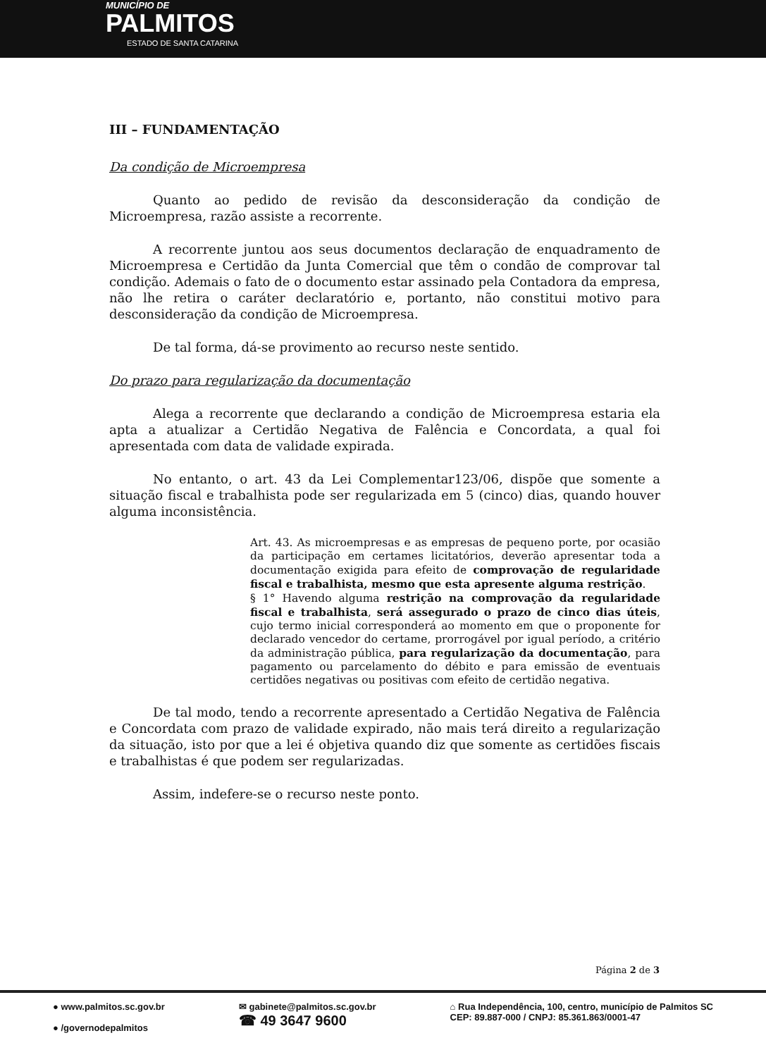MUNICÍPIO DE
PALMITOS
ESTADO DE SANTA CATARINA
III – FUNDAMENTAÇÃO
Da condição de Microempresa
Quanto ao pedido de revisão da desconsideração da condição de Microempresa, razão assiste a recorrente.
A recorrente juntou aos seus documentos declaração de enquadramento de Microempresa e Certidão da Junta Comercial que têm o condão de comprovar tal condição. Ademais o fato de o documento estar assinado pela Contadora da empresa, não lhe retira o caráter declaratório e, portanto, não constitui motivo para desconsideração da condição de Microempresa.
De tal forma, dá-se provimento ao recurso neste sentido.
Do prazo para regularização da documentação
Alega a recorrente que declarando a condição de Microempresa estaria ela apta a atualizar a Certidão Negativa de Falência e Concordata, a qual foi apresentada com data de validade expirada.
No entanto, o art. 43 da Lei Complementar123/06, dispõe que somente a situação fiscal e trabalhista pode ser regularizada em 5 (cinco) dias, quando houver alguma inconsistência.
Art. 43. As microempresas e as empresas de pequeno porte, por ocasião da participação em certames licitatórios, deverão apresentar toda a documentação exigida para efeito de comprovação de regularidade fiscal e trabalhista, mesmo que esta apresente alguma restrição.
§ 1° Havendo alguma restrição na comprovação da regularidade fiscal e trabalhista, será assegurado o prazo de cinco dias úteis, cujo termo inicial corresponderá ao momento em que o proponente for declarado vencedor do certame, prorrogável por igual período, a critério da administração pública, para regularização da documentação, para pagamento ou parcelamento do débito e para emissão de eventuais certidões negativas ou positivas com efeito de certidão negativa.
De tal modo, tendo a recorrente apresentado a Certidão Negativa de Falência e Concordata com prazo de validade expirado, não mais terá direito a regularização da situação, isto por que a lei é objetiva quando diz que somente as certidões fiscais e trabalhistas é que podem ser regularizadas.
Assim, indefere-se o recurso neste ponto.
Página 2 de 3
● www.palmitos.sc.gov.br
● /governodepalmitos
✉ gabinete@palmitos.sc.gov.br
☎ 49 3647 9600
⌂ Rua Independência, 100, centro, município de Palmitos SC
CEP: 89.887-000 / CNPJ: 85.361.863/0001-47